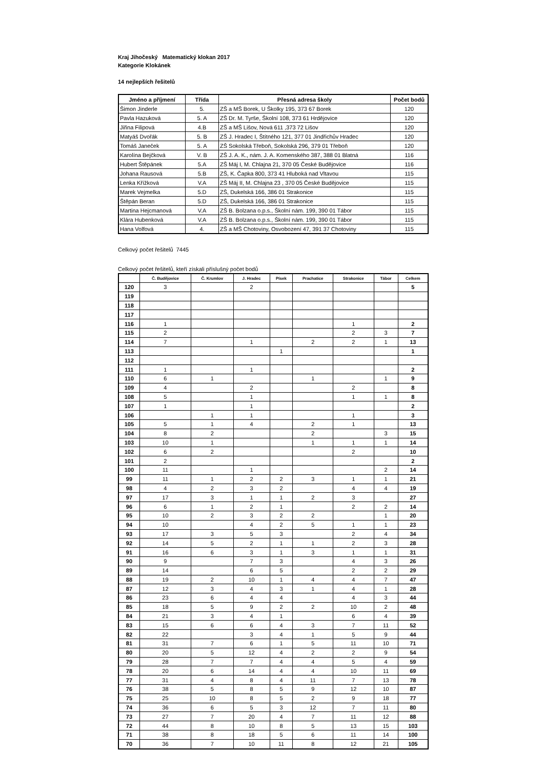Kraj Jihočeský Matematický klokan 2017
Kategorie Klokánek
14 nejlepších řešitelů
| Jméno a příjmení | Třída | Přesná adresa školy | Počet bodů |
| --- | --- | --- | --- |
| Šimon Jinderle | 5. | ZŠ a MŠ Borek, U Školky 195, 373 67 Borek | 120 |
| Pavla Hazuková | 5. A | ZŠ Dr. M. Tyrše, Školní 108, 373 61 Hrdějovice | 120 |
| Jiřina Filipová | 4.B | ZŠ a MŠ Lišov, Nová 611 ,373 72 Lišov | 120 |
| Matyáš Dvořák | 5. B | ZŠ J. Hradec I, Štítného 121, 377 01 Jindřichův Hradec | 120 |
| Tomáš Janeček | 5. A | ZŠ Sokolská Třeboň, Sokolská 296, 379 01 Třeboň | 120 |
| Karolína Bejčková | V. B | ZŠ J. A. K., nám. J. A. Komenského 387, 388 01 Blatná | 116 |
| Hubert Štěpánek | 5.A | ZŠ Máj I, M. Chlajna 21, 370 05 České Budějovice | 116 |
| Johana Rausová | 5.B | ZŠ, K. Čapka 800, 373 41 Hluboká nad Vltavou | 115 |
| Lenka Křížková | V.A | ZŠ Máj II, M. Chlajna 23 , 370 05 České Budějovice | 115 |
| Marek Vejmelka | 5.D | ZŠ, Dukelská 166, 386 01 Strakonice | 115 |
| Štěpán Beran | 5.D | ZŠ, Dukelská 166, 386 01 Strakonice | 115 |
| Martina Hejcmanová | V.A | ZŠ B. Bolzana o.p.s., Školní nám. 199, 390 01 Tábor | 115 |
| Klára Hubenková | V.A | ZŠ B. Bolzana o.p.s., Školní nám. 199, 390 01 Tábor | 115 |
| Hana Volfová | 4. | ZŠ a MŠ Chotoviny, Osvobození 47, 391 37 Chotoviny | 115 |
Celkový počet řešitelů 7445
Celkový počet řešitelů, kteří získali příslušný počet bodů
| | Č. Budějovice | Č. Krumlov | J. Hradec | Písek | Prachatice | Strakonice | Tábor | Celkem |
| --- | --- | --- | --- | --- | --- | --- | --- | --- |
| 120 | 3 | | 2 | | | | | 5 |
| 119 | | | | | | | | |
| 118 | | | | | | | | |
| 117 | | | | | | | | |
| 116 | 1 | | | | | 1 | | 2 |
| 115 | 2 | | | | | 2 | 3 | 7 |
| 114 | 7 | | 1 | | 2 | 2 | 1 | 13 |
| 113 | | | | 1 | | | | 1 |
| 112 | | | | | | | | |
| 111 | 1 | | 1 | | | | | 2 |
| 110 | 6 | 1 | | | 1 | | 1 | 9 |
| 109 | 4 | | 2 | | | 2 | | 8 |
| 108 | 5 | | 1 | | | 1 | 1 | 8 |
| 107 | 1 | | 1 | | | | | 2 |
| 106 | | 1 | 1 | | | 1 | | 3 |
| 105 | 5 | 1 | 4 | | 2 | 1 | | 13 |
| 104 | 8 | 2 | | | 2 | | 3 | 15 |
| 103 | 10 | 1 | | | 1 | 1 | 1 | 14 |
| 102 | 6 | 2 | | | | 2 | | 10 |
| 101 | 2 | | | | | | | 2 |
| 100 | 11 | | 1 | | | | 2 | 14 |
| 99 | 11 | 1 | 2 | 2 | 3 | 1 | 1 | 21 |
| 98 | 4 | 2 | 3 | 2 | | 4 | 4 | 19 |
| 97 | 17 | 3 | 1 | 1 | 2 | 3 | | 27 |
| 96 | 6 | 1 | 2 | 1 | | 2 | 2 | 14 |
| 95 | 10 | 2 | 3 | 2 | 2 | | 1 | 20 |
| 94 | 10 | | 4 | 2 | 5 | 1 | 1 | 23 |
| 93 | 17 | 3 | 5 | 3 | | 2 | 4 | 34 |
| 92 | 14 | 5 | 2 | 1 | 1 | 2 | 3 | 28 |
| 91 | 16 | 6 | 3 | 1 | 3 | 1 | 1 | 31 |
| 90 | 9 | | 7 | 3 | | 4 | 3 | 26 |
| 89 | 14 | | 6 | 5 | | 2 | 2 | 29 |
| 88 | 19 | 2 | 10 | 1 | 4 | 4 | 7 | 47 |
| 87 | 12 | 3 | 4 | 3 | 1 | 4 | 1 | 28 |
| 86 | 23 | 6 | 4 | 4 | | 4 | 3 | 44 |
| 85 | 18 | 5 | 9 | 2 | 2 | 10 | 2 | 48 |
| 84 | 21 | 3 | 4 | 1 | | 6 | 4 | 39 |
| 83 | 15 | 6 | 6 | 4 | 3 | 7 | 11 | 52 |
| 82 | 22 | | 3 | 4 | 1 | 5 | 9 | 44 |
| 81 | 31 | 7 | 6 | 1 | 5 | 11 | 10 | 71 |
| 80 | 20 | 5 | 12 | 4 | 2 | 2 | 9 | 54 |
| 79 | 28 | 7 | 7 | 4 | 4 | 5 | 4 | 59 |
| 78 | 20 | 6 | 14 | 4 | 4 | 10 | 11 | 69 |
| 77 | 31 | 4 | 8 | 4 | 11 | 7 | 13 | 78 |
| 76 | 38 | 5 | 8 | 5 | 9 | 12 | 10 | 87 |
| 75 | 25 | 10 | 8 | 5 | 2 | 9 | 18 | 77 |
| 74 | 36 | 6 | 5 | 3 | 12 | 7 | 11 | 80 |
| 73 | 27 | 7 | 20 | 4 | 7 | 11 | 12 | 88 |
| 72 | 44 | 8 | 10 | 8 | 5 | 13 | 15 | 103 |
| 71 | 38 | 8 | 18 | 5 | 6 | 11 | 14 | 100 |
| 70 | 36 | 7 | 10 | 11 | 8 | 12 | 21 | 105 |